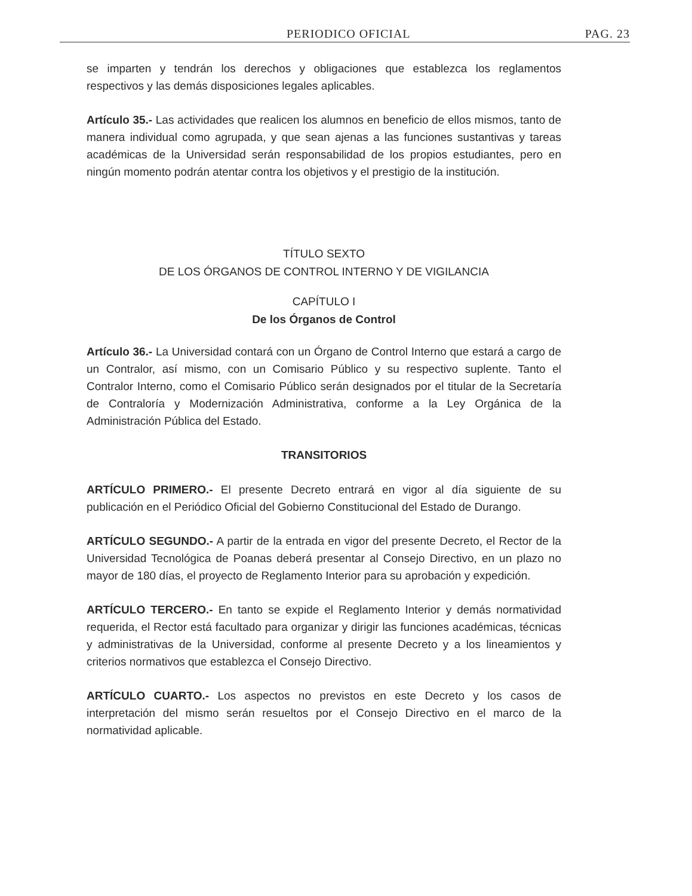PERIODICO OFICIAL PAG. 23
se imparten y tendrán los derechos y obligaciones que establezca los reglamentos respectivos y las demás disposiciones legales aplicables.
Artículo 35.- Las actividades que realicen los alumnos en beneficio de ellos mismos, tanto de manera individual como agrupada, y que sean ajenas a las funciones sustantivas y tareas académicas de la Universidad serán responsabilidad de los propios estudiantes, pero en ningún momento podrán atentar contra los objetivos y el prestigio de la institución.
TÍTULO SEXTO
DE LOS ÓRGANOS DE CONTROL INTERNO Y DE VIGILANCIA
CAPÍTULO I
De los Órganos de Control
Artículo 36.- La Universidad contará con un Órgano de Control Interno que estará a cargo de un Contralor, así mismo, con un Comisario Público y su respectivo suplente. Tanto el Contralor Interno, como el Comisario Público serán designados por el titular de la Secretaría de Contraloría y Modernización Administrativa, conforme a la Ley Orgánica de la Administración Pública del Estado.
TRANSITORIOS
ARTÍCULO PRIMERO.- El presente Decreto entrará en vigor al día siguiente de su publicación en el Periódico Oficial del Gobierno Constitucional del Estado de Durango.
ARTÍCULO SEGUNDO.- A partir de la entrada en vigor del presente Decreto, el Rector de la Universidad Tecnológica de Poanas deberá presentar al Consejo Directivo, en un plazo no mayor de 180 días, el proyecto de Reglamento Interior para su aprobación y expedición.
ARTÍCULO TERCERO.- En tanto se expide el Reglamento Interior y demás normatividad requerida, el Rector está facultado para organizar y dirigir las funciones académicas, técnicas y administrativas de la Universidad, conforme al presente Decreto y a los lineamientos y criterios normativos que establezca el Consejo Directivo.
ARTÍCULO CUARTO.- Los aspectos no previstos en este Decreto y los casos de interpretación del mismo serán resueltos por el Consejo Directivo en el marco de la normatividad aplicable.